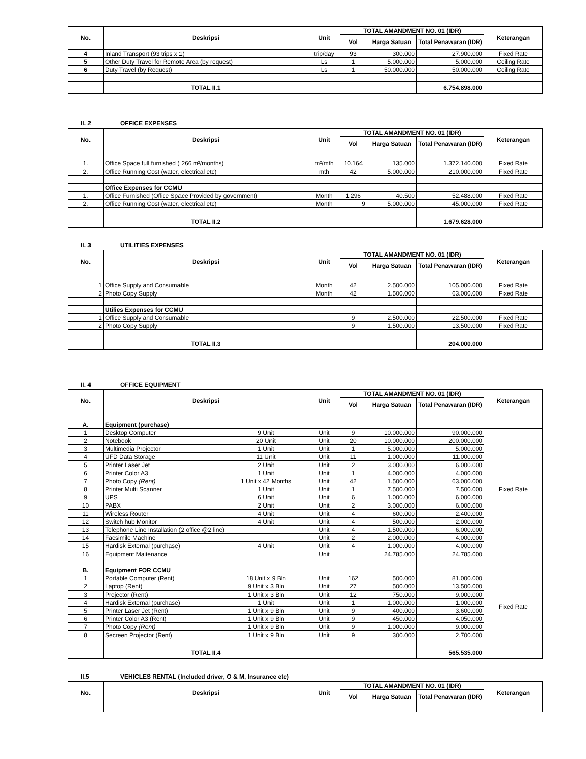| No. | Deskripsi | Unit | TOTAL AMANDMENT NO. 01 (IDR) | | | Keterangan |
| --- | --- | --- | --- | --- | --- | --- |
| | | | Vol | Harga Satuan | Total Penawaran (IDR) | |
| 4 | Inland Transport (93 trips x 1) | trip/day | 93 | 300.000 | 27.900.000 | Fixed Rate |
| 5 | Other Duty Travel for Remote Area (by request) | Ls | 1 | 5.000.000 | 5.000.000 | Ceiling Rate |
| 6 | Duty Travel (by Request) | Ls | 1 | 50.000.000 | 50.000.000 | Ceiling Rate |
| | TOTAL II.1 | | | | 6.754.898.000 | |
II. 2 OFFICE EXPENSES
| No. | Deskripsi | Unit | TOTAL AMANDMENT NO. 01 (IDR) | | | Keterangan |
| --- | --- | --- | --- | --- | --- | --- |
| | | | Vol | Harga Satuan | Total Penawaran (IDR) | |
| 1. | Office Space full furnished ( 266 m²/months) | m²/mth | 10.164 | 135.000 | 1.372.140.000 | Fixed Rate |
| 2. | Office Running Cost (water, electrical etc) | mth | 42 | 5.000.000 | 210.000.000 | Fixed Rate |
| | Office Expenses for CCMU | | | | | |
| 1. | Office Furnished (Office Space Provided by government) | Month | 1.296 | 40.500 | 52.488.000 | Fixed Rate |
| 2. | Office Running Cost (water, electrical etc) | Month | 9 | 5.000.000 | 45.000.000 | Fixed Rate |
| | TOTAL II.2 | | | | 1.679.628.000 | |
II. 3 UTILITIES EXPENSES
| No. | Deskripsi | Unit | TOTAL AMANDMENT NO. 01 (IDR) | | | Keterangan |
| --- | --- | --- | --- | --- | --- | --- |
| | | | Vol | Harga Satuan | Total Penawaran (IDR) | |
| 1 | Office Supply and Consumable | Month | 42 | 2.500.000 | 105.000.000 | Fixed Rate |
| 2 | Photo Copy Supply | Month | 42 | 1.500.000 | 63.000.000 | Fixed Rate |
| | Utilies Expenses for CCMU | | | | | |
| 1 | Office Supply and Consumable | | 9 | 2.500.000 | 22.500.000 | Fixed Rate |
| 2 | Photo Copy Supply | | 9 | 1.500.000 | 13.500.000 | Fixed Rate |
| | TOTAL II.3 | | | | 204.000.000 | |
II. 4 OFFICE EQUIPMENT
| No. | Deskripsi | Unit | TOTAL AMANDMENT NO. 01 (IDR) | | | Keterangan |
| --- | --- | --- | --- | --- | --- | --- |
| | | | Vol | Harga Satuan | Total Penawaran (IDR) | |
| A. | Equipment (purchase) | | | | | |
| 1 | Desktop Computer 9 Unit | Unit | 9 | 10.000.000 | 90.000.000 | Fixed Rate |
| 2 | Notebook 20 Unit | Unit | 20 | 10.000.000 | 200.000.000 | |
| 3 | Multimedia Projector 1 Unit | Unit | 1 | 5.000.000 | 5.000.000 | |
| 4 | UFD Data Storage 11 Unit | Unit | 11 | 1.000.000 | 11.000.000 | |
| 5 | Printer Laser Jet 2 Unit | Unit | 2 | 3.000.000 | 6.000.000 | |
| 6 | Printer Color A3 1 Unit | Unit | 1 | 4.000.000 | 4.000.000 | |
| 7 | Photo Copy (Rent) 1 Unit x 42 Months | Unit | 42 | 1.500.000 | 63.000.000 | |
| 8 | Printer Multi Scanner 1 Unit | Unit | 1 | 7.500.000 | 7.500.000 | |
| 9 | UPS 6 Unit | Unit | 6 | 1.000.000 | 6.000.000 | |
| 10 | PABX 2 Unit | Unit | 2 | 3.000.000 | 6.000.000 | |
| 11 | Wireless Router 4 Unit | Unit | 4 | 600.000 | 2.400.000 | |
| 12 | Switch hub Monitor 4 Unit | Unit | 4 | 500.000 | 2.000.000 | |
| 13 | Telephone Line Installation (2 office @2 line) | Unit | 4 | 1.500.000 | 6.000.000 | |
| 14 | Facsimile Machine | Unit | 2 | 2.000.000 | 4.000.000 | |
| 15 | Hardisk External (purchase) 4 Unit | Unit | 4 | 1.000.000 | 4.000.000 | |
| 16 | Equipment Maitenance | Unit | | 24.785.000 | 24.785.000 | |
| B. | Equipment FOR CCMU | | | | | |
| 1 | Portable Computer (Rent) 18 Unit x 9 Bln | Unit | 162 | 500.000 | 81.000.000 | Fixed Rate |
| 2 | Laptop (Rent) 9 Unit x 3 Bln | Unit | 27 | 500.000 | 13.500.000 | |
| 3 | Projector (Rent) 1 Unit x 3 Bln | Unit | 12 | 750.000 | 9.000.000 | |
| 4 | Hardisk External (purchase) 1 Unit | Unit | 1 | 1.000.000 | 1.000.000 | |
| 5 | Printer Laser Jet (Rent) 1 Unit x 9 Bln | Unit | 9 | 400.000 | 3.600.000 | |
| 6 | Printer Color A3 (Rent) 1 Unit x 9 Bln | Unit | 9 | 450.000 | 4.050.000 | |
| 7 | Photo Copy (Rent) 1 Unit x 9 Bln | Unit | 9 | 1.000.000 | 9.000.000 | |
| 8 | Secreen Projector (Rent) 1 Unit x 9 Bln | Unit | 9 | 300.000 | 2.700.000 | |
| | TOTAL II.4 | | | | 565.535.000 | |
II.5 VEHICLES RENTAL (Included driver, O & M, Insurance etc)
| No. | Deskripsi | Unit | TOTAL AMANDMENT NO. 01 (IDR) | | | Keterangan |
| --- | --- | --- | --- | --- | --- | --- |
| | | | Vol | Harga Satuan | Total Penawaran (IDR) | |